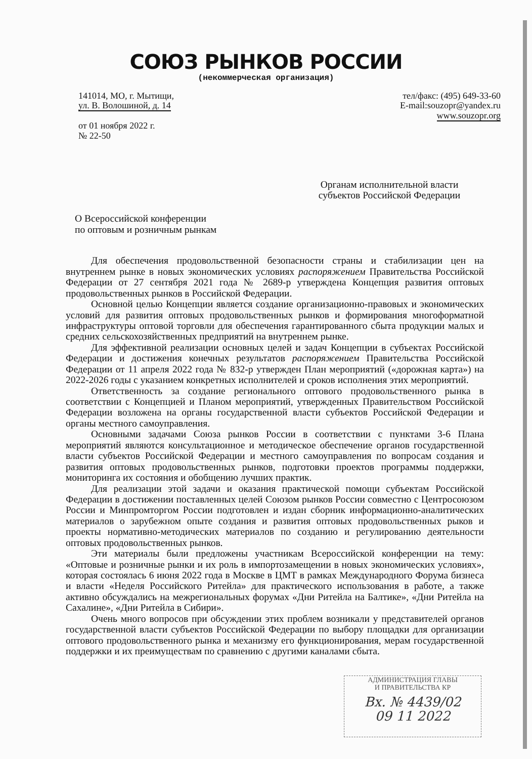СОЮЗ РЫНКОВ РОССИИ
(некоммерческая организация)
141014, МО, г. Мытищи,
ул. В. Волошиной, д. 14
от 01 ноября 2022 г.
№ 22-50
тел/факс: (495) 649-33-60
E-mail:souzopr@yandex.ru
www.souzopr.org
Органам исполнительной власти
субъектов Российской Федерации
О Всероссийской конференции
по оптовым и розничным рынкам
Для обеспечения продовольственной безопасности страны и стабилизации цен на внутреннем рынке в новых экономических условиях распоряжением Правительства Российской Федерации от 27 сентября 2021 года № 2689-р утверждена Концепция развития оптовых продовольственных рынков в Российской Федерации.
Основной целью Концепции является создание организационно-правовых и экономических условий для развития оптовых продовольственных рынков и формирования многоформатной инфраструктуры оптовой торговли для обеспечения гарантированного сбыта продукции малых и средних сельскохозяйственных предприятий на внутреннем рынке.
Для эффективной реализации основных целей и задач Концепции в субъектах Российской Федерации и достижения конечных результатов распоряжением Правительства Российской Федерации от 11 апреля 2022 года № 832-р утвержден План мероприятий («дорожная карта») на 2022-2026 годы с указанием конкретных исполнителей и сроков исполнения этих мероприятий.
Ответственность за создание регионального оптового продовольственного рынка в соответствии с Концепцией и Планом мероприятий, утвержденных Правительством Российской Федерации возложена на органы государственной власти субъектов Российской Федерации и органы местного самоуправления.
Основными задачами Союза рынков России в соответствии с пунктами 3-6 Плана мероприятий являются консультационное и методическое обеспечение органов государственной власти субъектов Российской Федерации и местного самоуправления по вопросам создания и развития оптовых продовольственных рынков, подготовки проектов программы поддержки, мониторинга их состояния и обобщению лучших практик.
Для реализации этой задачи и оказания практической помощи субъектам Российской Федерации в достижении поставленных целей Союзом рынков России совместно с Центросоюзом России и Минпромторгом России подготовлен и издан сборник информационно-аналитических материалов о зарубежном опыте создания и развития оптовых продовольственных рыков и проекты нормативно-методических материалов по созданию и регулированию деятельности оптовых продовольственных рынков.
Эти материалы были предложены участникам Всероссийской конференции на тему: «Оптовые и розничные рынки и их роль в импортозамещении в новых экономических условиях», которая состоялась 6 июня 2022 года в Москве в ЦМТ в рамках Международного Форума бизнеса и власти «Неделя Российского Ритейла» для практического использования в работе, а также активно обсуждались на межрегиональных форумах «Дни Ритейла на Балтике», «Дни Ритейла на Сахалине», «Дни Ритейла в Сибири».
Очень много вопросов при обсуждении этих проблем возникали у представителей органов государственной власти субъектов Российской Федерации по выбору площадки для организации оптового продовольственного рынка и механизму его функционирования, мерам государственной поддержки и их преимуществам по сравнению с другими каналами сбыта.
АДМИНИСТРАЦИЯ ГЛАВЫ
И ПРАВИТЕЛЬСТВА КР
Вх. № 4439/02
09 11 2022